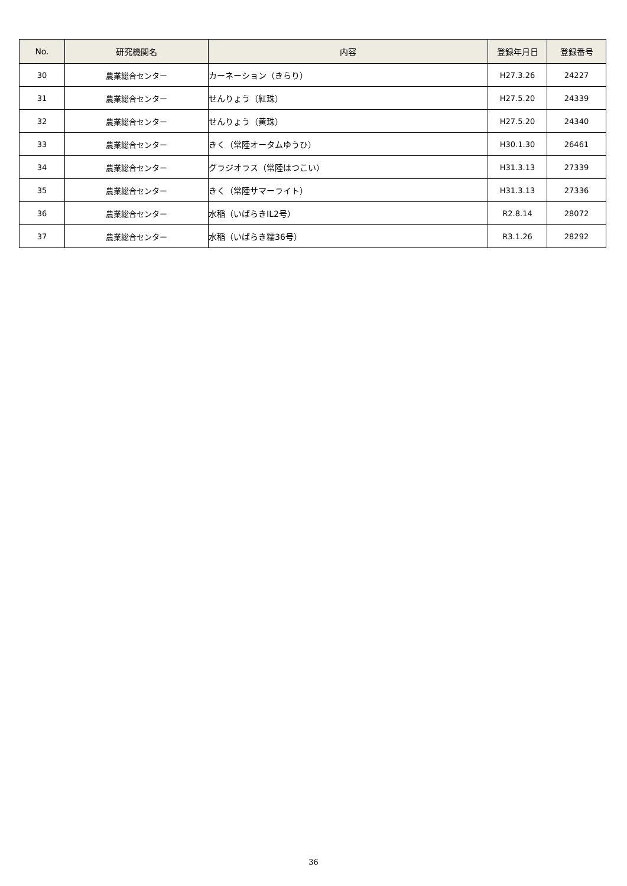| No. | 研究機関名 | 内容 | 登録年月日 | 登録番号 |
| --- | --- | --- | --- | --- |
| 30 | 農業総合センター | カーネーション（きらり） | H27.3.26 | 24227 |
| 31 | 農業総合センター | せんりょう（紅珠） | H27.5.20 | 24339 |
| 32 | 農業総合センター | せんりょう（黄珠） | H27.5.20 | 24340 |
| 33 | 農業総合センター | きく（常陸オータムゆうひ） | H30.1.30 | 26461 |
| 34 | 農業総合センター | グラジオラス（常陸はつこい） | H31.3.13 | 27339 |
| 35 | 農業総合センター | きく（常陸サマーライト） | H31.3.13 | 27336 |
| 36 | 農業総合センター | 水稲（いばらきIL2号） | R2.8.14 | 28072 |
| 37 | 農業総合センター | 水稲（いばらき糯36号） | R3.1.26 | 28292 |
36